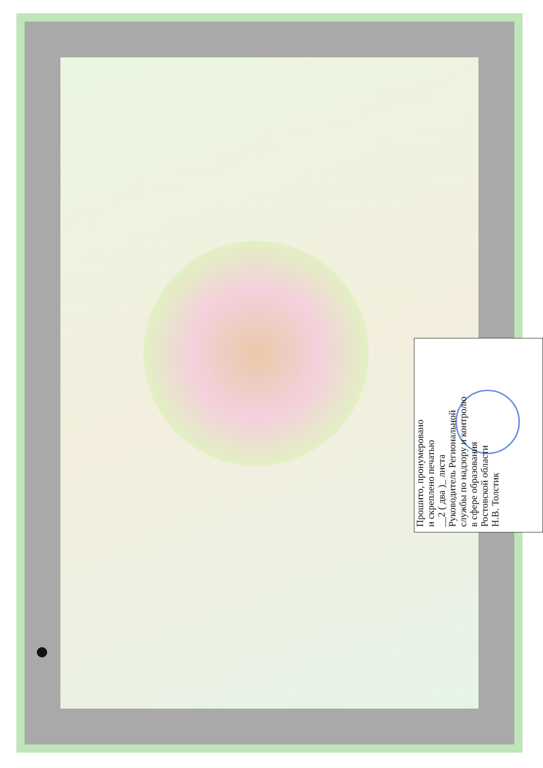Прошито, пронумеровано
и скреплено печатью
__2 ( два )_ листа
Руководитель Региональной
службы по надзору и контролю
в сфере образования
Ростовской области
Н.В. Толстик